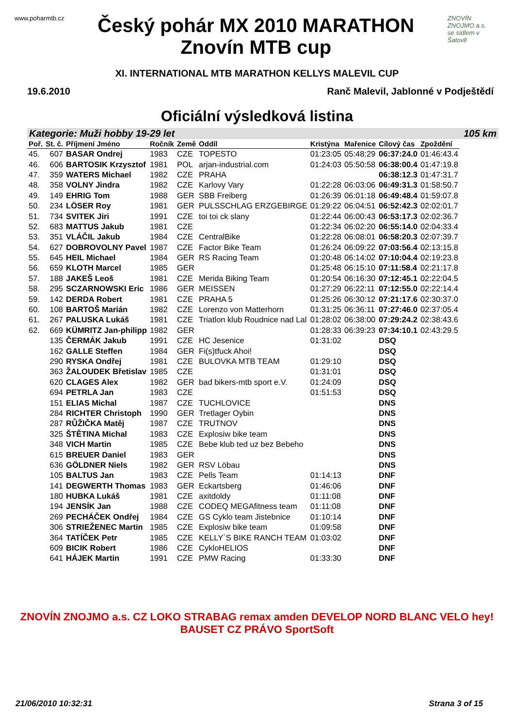www.poharmtb.cz
Český pohár MX 2010 MARATHON Znovín MTB cup
ZNOVÍN ZNOJMO a.s.
se sídlem v Šatově
XI. INTERNATIONAL MTB MARATHON KELLYS MALEVIL CUP
19.6.2010 Ranč Malevil, Jablonné v Podještědí
Oficiální výsledková listina
Kategorie: Muži hobby 19-29 let 105 km
| Poř. | St. č. | Příjmení Jméno | Ročník | Země | Oddíl | Kristýna | Mařenice | Cílový čas | Zpoždění |
| --- | --- | --- | --- | --- | --- | --- | --- | --- | --- |
| 45. | 607 | BASAR Ondrej | 1983 | CZE | TOPESTO | 01:23:05 | 05:48:29 | 06:37:24.0 | 01:46:43.4 |
| 46. | 606 | BARTOSIK Krzysztof | 1981 | POL | arjan-industrial.com | 01:24:03 | 05:50:58 | 06:38:00.4 | 01:47:19.8 |
| 47. | 359 | WATERS Michael | 1982 | CZE | PRAHA | | | 06:38:12.3 | 01:47:31.7 |
| 48. | 358 | VOLNY Jindra | 1982 | CZE | Karlovy Vary | 01:22:28 | 06:03:06 | 06:49:31.3 | 01:58:50.7 |
| 49. | 149 | EHRIG Tom | 1988 | GER | SBB Freiberg | 01:26:39 | 06:01:18 | 06:49:48.4 | 01:59:07.8 |
| 50. | 234 | LÖSER Roy | 1981 | GER | PULSSCHLAG ERZGEBIRGE | 01:29:22 | 06:04:51 | 06:52:42.3 | 02:02:01.7 |
| 51. | 734 | SVITEK Jiri | 1991 | CZE | toi toi ck slany | 01:22:44 | 06:00:43 | 06:53:17.3 | 02:02:36.7 |
| 52. | 683 | MATTUS Jakub | 1981 | CZE | | 01:22:34 | 06:02:20 | 06:55:14.0 | 02:04:33.4 |
| 53. | 351 | VLÁČIL Jakub | 1984 | CZE | CentralBike | 01:22:28 | 06:08:01 | 06:58:20.3 | 02:07:39.7 |
| 54. | 627 | DOBROVOLNY Pavel | 1987 | CZE | Factor Bike Team | 01:26:24 | 06:09:22 | 07:03:56.4 | 02:13:15.8 |
| 55. | 645 | HEIL Michael | 1984 | GER | RS Racing Team | 01:20:48 | 06:14:02 | 07:10:04.4 | 02:19:23.8 |
| 56. | 659 | KLOTH Marcel | 1985 | GER | | 01:25:48 | 06:15:10 | 07:11:58.4 | 02:21:17.8 |
| 57. | 188 | JAKEŠ Leoš | 1981 | CZE | Merida Biking Team | 01:20:54 | 06:16:30 | 07:12:45.1 | 02:22:04.5 |
| 58. | 295 | SCZARNOWSKI Eric | 1986 | GER | MEISSEN | 01:27:29 | 06:22:11 | 07:12:55.0 | 02:22:14.4 |
| 59. | 142 | DERDA Robert | 1981 | CZE | PRAHA 5 | 01:25:26 | 06:30:12 | 07:21:17.6 | 02:30:37.0 |
| 60. | 108 | BARTOŠ Marián | 1982 | CZE | Lorenzo von Matterhorn | 01:31:25 | 06:36:11 | 07:27:46.0 | 02:37:05.4 |
| 61. | 267 | PALUSKA Lukáš | 1981 | CZE | Triatlon klub Roudnice nad Lal | 01:28:02 | 06:38:00 | 07:29:24.2 | 02:38:43.6 |
| 62. | 669 | KÜMRITZ Jan-philipp | 1982 | GER | | 01:28:33 | 06:39:23 | 07:34:10.1 | 02:43:29.5 |
| | 135 | ČERMÁK Jakub | 1991 | CZE | HC Jesenice | 01:31:02 | | DSQ | |
| | 162 | GALLE Steffen | 1984 | GER | Fi(s)tfuck Ahoi! | | | DSQ | |
| | 290 | RYSKA Ondřej | 1981 | CZE | BULOVKA MTB TEAM | 01:29:10 | | DSQ | |
| | 363 | ŽALOUDEK Břetislav | 1985 | CZE | | 01:31:01 | | DSQ | |
| | 620 | CLAGES Alex | 1982 | GER | bad bikers-mtb sport e.V. | 01:24:09 | | DSQ | |
| | 694 | PETRLA Jan | 1983 | CZE | | 01:51:53 | | DSQ | |
| | 151 | ELIAS Michal | 1987 | CZE | TUCHLOVICE | | | DNS | |
| | 284 | RICHTER Christoph | 1990 | GER | Tretlager Oybin | | | DNS | |
| | 287 | RŮŽIČKA Matěj | 1987 | CZE | TRUTNOV | | | DNS | |
| | 325 | ŠTĚTINA Michal | 1983 | CZE | Explosiw bike team | | | DNS | |
| | 348 | VICH Martin | 1985 | CZE | Bebe klub ted uz bez Bebeho | | | DNS | |
| | 615 | BREUER Daniel | 1983 | GER | | | | DNS | |
| | 636 | GÖLDNER Niels | 1982 | GER | RSV Löbau | | | DNS | |
| | 105 | BALTUS Jan | 1983 | CZE | Pells Team | 01:14:13 | | DNF | |
| | 141 | DEGWERTH Thomas | 1983 | GER | Eckartsberg | 01:46:06 | | DNF | |
| | 180 | HUBKA Lukáš | 1981 | CZE | axitdoldy | 01:11:08 | | DNF | |
| | 194 | JENSÍK Jan | 1988 | CZE | CODEQ MEGAfitness team | 01:11:08 | | DNF | |
| | 269 | PECHÁČEK Ondřej | 1984 | CZE | GS Cyklo team Jistebnice | 01:10:14 | | DNF | |
| | 306 | STRIEŽENEC Martin | 1985 | CZE | Explosiw bike team | 01:09:58 | | DNF | |
| | 364 | TATÍČEK Petr | 1985 | CZE | KELLY´S BIKE RANCH TEAM | 01:03:02 | | DNF | |
| | 609 | BICIK Robert | 1986 | CZE | CykloHELIOS | | | DNF | |
| | 641 | HÁJEK Martin | 1991 | CZE | PMW Racing | 01:33:30 | | DNF | |
ZNOVÍN ZNOJMO a.s. CZ LOKO STRABAG remax amden DEVELOP NORD BLANC VELO hey! BAUSET CZ PRÁVO SportSoft
21/06/2010 10:32:31 Strana 3 of 15